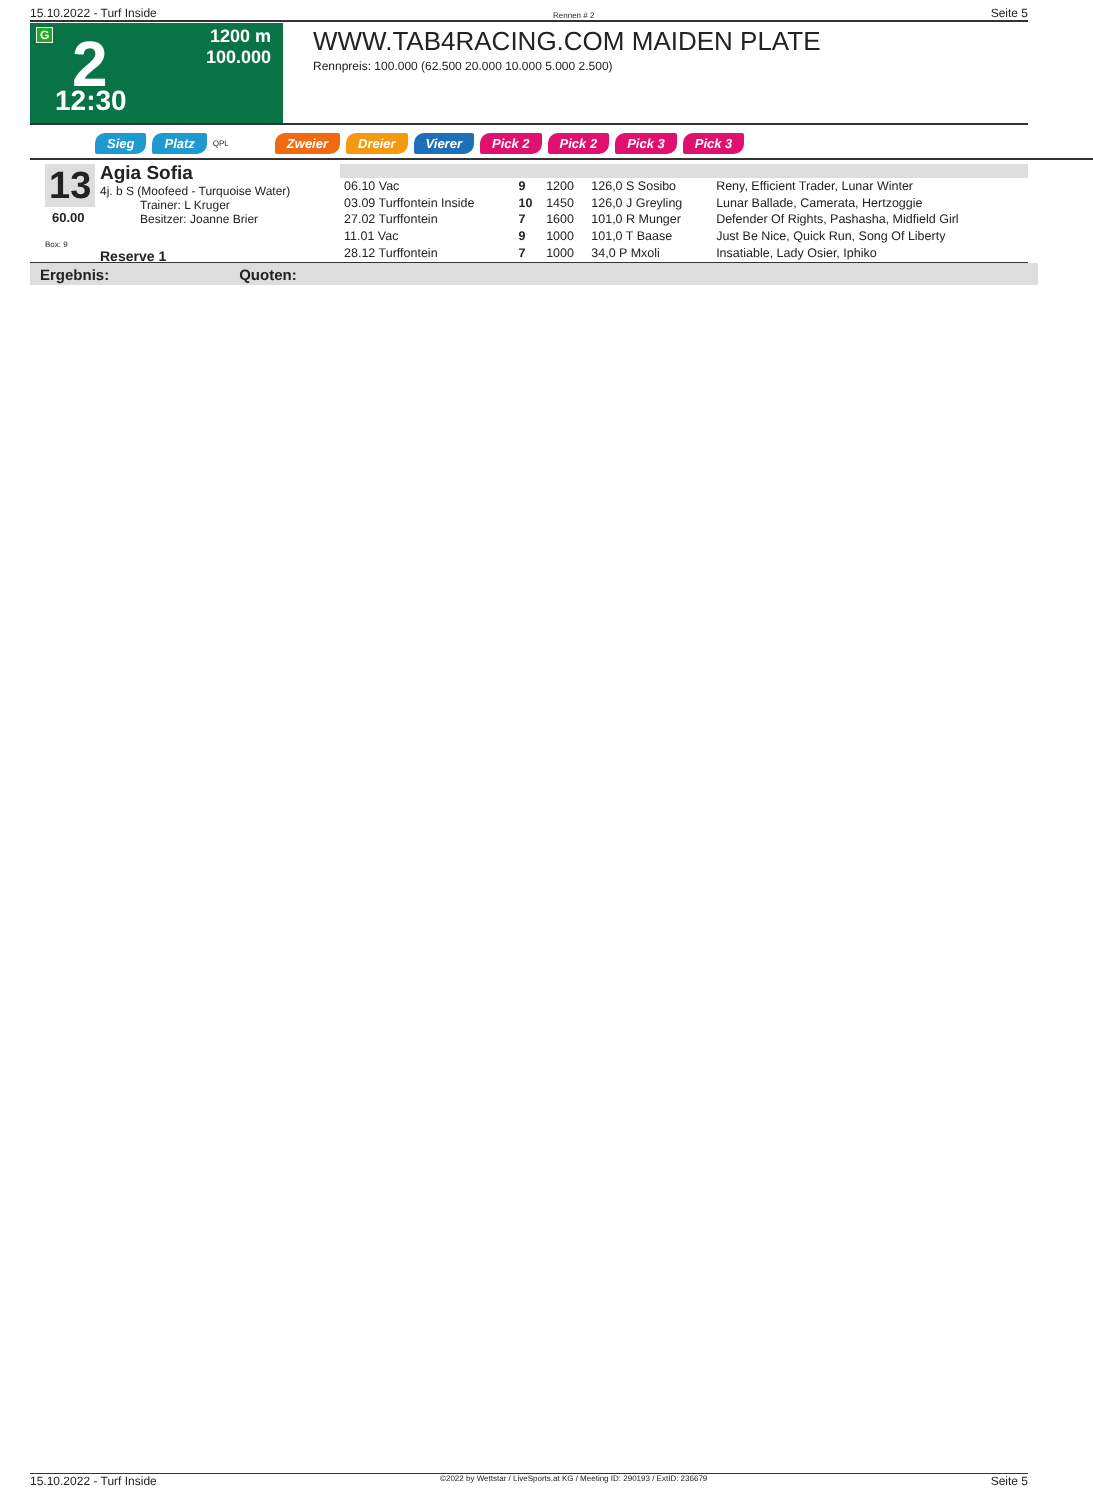15.10.2022 - Turf Inside Rennen # 2 Seite 5
G 2 12:30
1200 m
100.000
WWW.TAB4RACING.COM MAIDEN PLATE
Rennpreis: 100.000 (62.500 20.000 10.000 5.000 2.500)
Sieg Platz QPL Zweier Dreier Vierer Pick 2 Pick 2 Pick 3 Pick 3
13
60.00
Box: 9
Agia Sofia
4j. b S (Moofeed - Turquoise Water)
Trainer: L Kruger
Besitzer: Joanne Brier
Reserve 1
| 06.10 Vac | 9 | 1200 | 126,0 S Sosibo | Reny, Efficient Trader, Lunar Winter |
| 03.09 Turffontein Inside | 10 | 1450 | 126,0 J Greyling | Lunar Ballade, Camerata, Hertzoggie |
| 27.02 Turffontein | 7 | 1600 | 101,0 R Munger | Defender Of Rights, Pashasha, Midfield Girl |
| 11.01 Vac | 9 | 1000 | 101,0 T Baase | Just Be Nice, Quick Run, Song Of Liberty |
| 28.12 Turffontein | 7 | 1000 | 34,0 P Mxoli | Insatiable, Lady Osier, Iphiko |
Ergebnis: Quoten:
15.10.2022 - Turf Inside ©2022 by Wettstar / LiveSports.at KG / Meeting ID: 290193 / ExtID: 236679 Seite 5